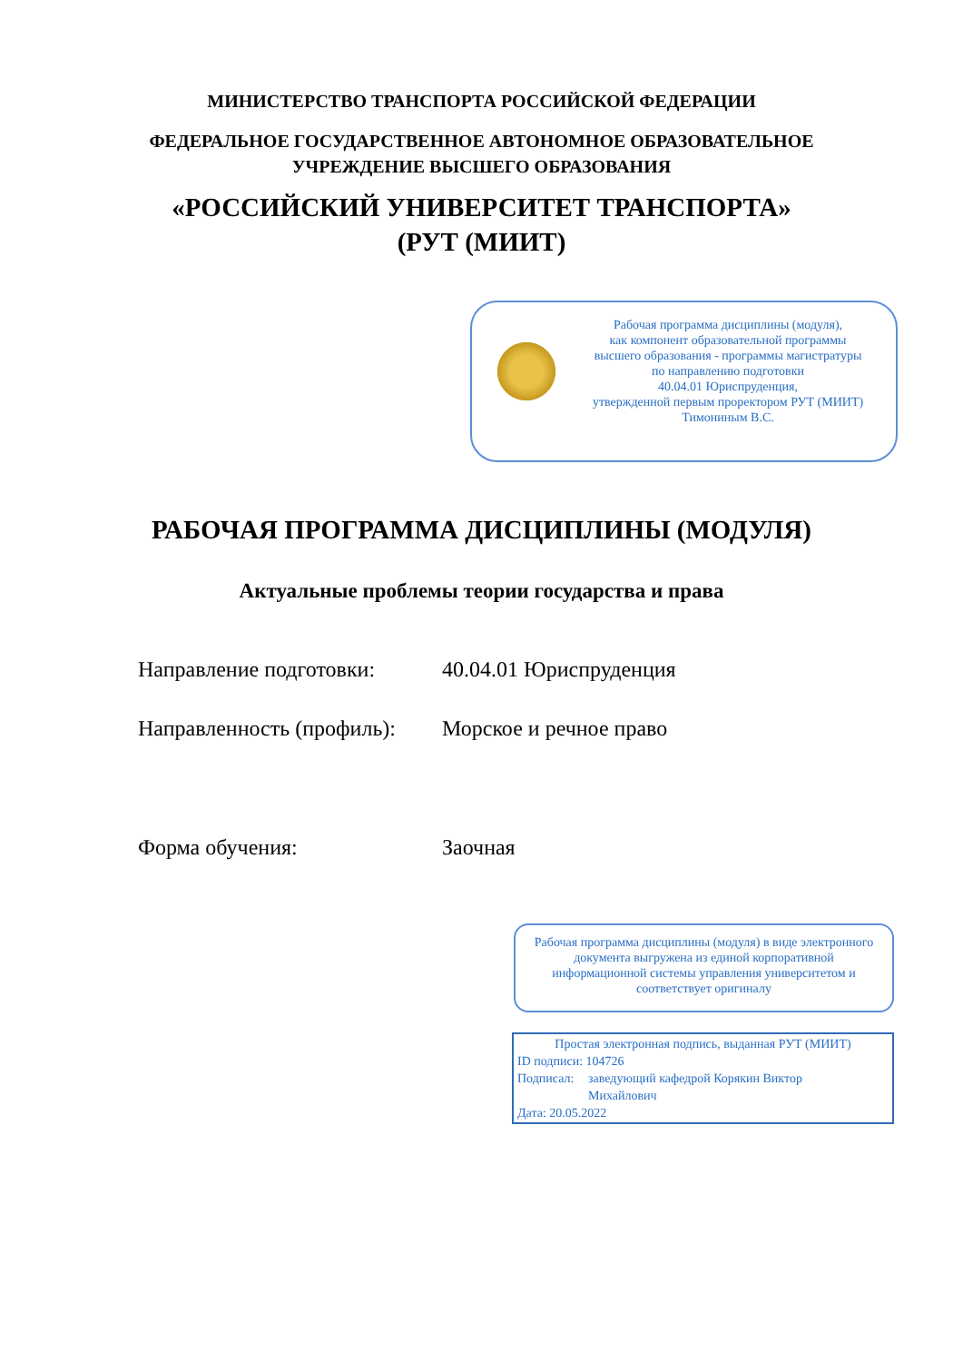МИНИСТЕРСТВО ТРАНСПОРТА РОССИЙСКОЙ ФЕДЕРАЦИИ
ФЕДЕРАЛЬНОЕ ГОСУДАРСТВЕННОЕ АВТОНОМНОЕ ОБРАЗОВАТЕЛЬНОЕ
УЧРЕЖДЕНИЕ ВЫСШЕГО ОБРАЗОВАНИЯ
«РОССИЙСКИЙ УНИВЕРСИТЕТ ТРАНСПОРТА»
(РУТ (МИИТ)
Рабочая программа дисциплины (модуля),
как компонент образовательной программы
высшего образования - программы магистратуры
по направлению подготовки
40.04.01 Юриспруденция,
утвержденной первым проректором РУТ (МИИТ)
Тимониным В.С.
РАБОЧАЯ ПРОГРАММА ДИСЦИПЛИНЫ (МОДУЛЯ)
Актуальные проблемы теории государства и права
Направление подготовки: 40.04.01 Юриспруденция
Направленность (профиль):
Морское и речное право
Форма обучения: Заочная
Рабочая программа дисциплины (модуля) в виде электронного документа выгружена из единой корпоративной информационной системы управления университетом и соответствует оригиналу
Простая электронная подпись, выданная РУТ (МИИТ)
ID подписи: 104726
Подписал: заведующий кафедрой Корякин Виктор
Михайлович
Дата: 20.05.2022